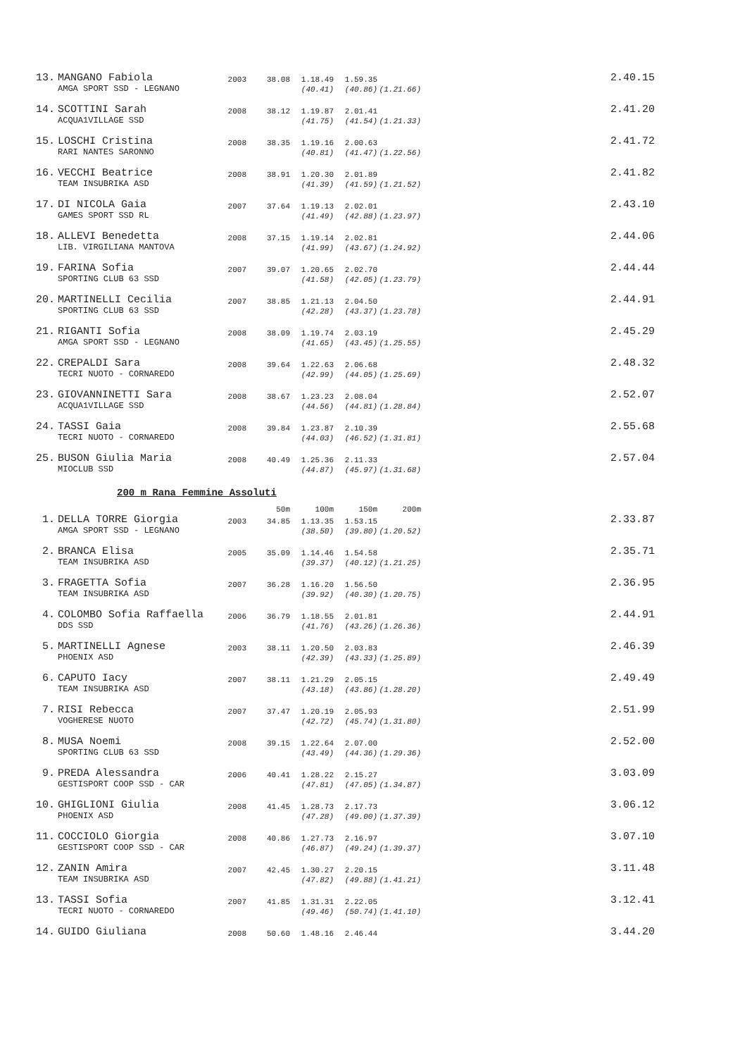| 13. | MANGANO Fabiola | 2003 | 38.08 | 1.18.49 | 1.59.35 | | 2.40.15 |
| | AMGA SPORT SSD - LEGNANO | | | (40.41) | (40.86) | (1.21.66) | |
| 14. | SCOTTINI Sarah | 2008 | 38.12 | 1.19.87 | 2.01.41 | | 2.41.20 |
| | ACQUA1VILLAGE SSD | | | (41.75) | (41.54) | (1.21.33) | |
| 15. | LOSCHI Cristina | 2008 | 38.35 | 1.19.16 | 2.00.63 | | 2.41.72 |
| | RARI NANTES SARONNO | | | (40.81) | (41.47) | (1.22.56) | |
| 16. | VECCHI Beatrice | 2008 | 38.91 | 1.20.30 | 2.01.89 | | 2.41.82 |
| | TEAM INSUBRIKA ASD | | | (41.39) | (41.59) | (1.21.52) | |
| 17. | DI NICOLA Gaia | 2007 | 37.64 | 1.19.13 | 2.02.01 | | 2.43.10 |
| | GAMES SPORT SSD RL | | | (41.49) | (42.88) | (1.23.97) | |
| 18. | ALLEVI Benedetta | 2008 | 37.15 | 1.19.14 | 2.02.81 | | 2.44.06 |
| | LIB. VIRGILIANA MANTOVA | | | (41.99) | (43.67) | (1.24.92) | |
| 19. | FARINA Sofia | 2007 | 39.07 | 1.20.65 | 2.02.70 | | 2.44.44 |
| | SPORTING CLUB 63 SSD | | | (41.58) | (42.05) | (1.23.79) | |
| 20. | MARTINELLI Cecilia | 2007 | 38.85 | 1.21.13 | 2.04.50 | | 2.44.91 |
| | SPORTING CLUB 63 SSD | | | (42.28) | (43.37) | (1.23.78) | |
| 21. | RIGANTI Sofia | 2008 | 38.09 | 1.19.74 | 2.03.19 | | 2.45.29 |
| | AMGA SPORT SSD - LEGNANO | | | (41.65) | (43.45) | (1.25.55) | |
| 22. | CREPALDI Sara | 2008 | 39.64 | 1.22.63 | 2.06.68 | | 2.48.32 |
| | TECRI NUOTO - CORNAREDO | | | (42.99) | (44.05) | (1.25.69) | |
| 23. | GIOVANNINETTI Sara | 2008 | 38.67 | 1.23.23 | 2.08.04 | | 2.52.07 |
| | ACQUA1VILLAGE SSD | | | (44.56) | (44.81) | (1.28.84) | |
| 24. | TASSI Gaia | 2008 | 39.84 | 1.23.87 | 2.10.39 | | 2.55.68 |
| | TECRI NUOTO - CORNAREDO | | | (44.03) | (46.52) | (1.31.81) | |
| 25. | BUSON Giulia Maria | 2008 | 40.49 | 1.25.36 | 2.11.33 | | 2.57.04 |
| | MIOCLUB SSD | | | (44.87) | (45.97) | (1.31.68) | |
200 m Rana Femmine Assoluti
| | | | 50m | 100m | 150m | 200m | |
| 1. | DELLA TORRE Giorgia | 2003 | 34.85 | 1.13.35 | 1.53.15 | | 2.33.87 |
| | AMGA SPORT SSD - LEGNANO | | | (38.50) | (39.80) | (1.20.52) | |
| 2. | BRANCA Elisa | 2005 | 35.09 | 1.14.46 | 1.54.58 | | 2.35.71 |
| | TEAM INSUBRIKA ASD | | | (39.37) | (40.12) | (1.21.25) | |
| 3. | FRAGETTA Sofia | 2007 | 36.28 | 1.16.20 | 1.56.50 | | 2.36.95 |
| | TEAM INSUBRIKA ASD | | | (39.92) | (40.30) | (1.20.75) | |
| 4. | COLOMBO Sofia Raffaella | 2006 | 36.79 | 1.18.55 | 2.01.81 | | 2.44.91 |
| | DDS SSD | | | (41.76) | (43.26) | (1.26.36) | |
| 5. | MARTINELLI Agnese | 2003 | 38.11 | 1.20.50 | 2.03.83 | | 2.46.39 |
| | PHOENIX ASD | | | (42.39) | (43.33) | (1.25.89) | |
| 6. | CAPUTO Iacy | 2007 | 38.11 | 1.21.29 | 2.05.15 | | 2.49.49 |
| | TEAM INSUBRIKA ASD | | | (43.18) | (43.86) | (1.28.20) | |
| 7. | RISI Rebecca | 2007 | 37.47 | 1.20.19 | 2.05.93 | | 2.51.99 |
| | VOGHERESE NUOTO | | | (42.72) | (45.74) | (1.31.80) | |
| 8. | MUSA Noemi | 2008 | 39.15 | 1.22.64 | 2.07.00 | | 2.52.00 |
| | SPORTING CLUB 63 SSD | | | (43.49) | (44.36) | (1.29.36) | |
| 9. | PREDA Alessandra | 2006 | 40.41 | 1.28.22 | 2.15.27 | | 3.03.09 |
| | GESTISPORT COOP SSD - CAR | | | (47.81) | (47.05) | (1.34.87) | |
| 10. | GHIGLIONI Giulia | 2008 | 41.45 | 1.28.73 | 2.17.73 | | 3.06.12 |
| | PHOENIX ASD | | | (47.28) | (49.00) | (1.37.39) | |
| 11. | COCCIOLO Giorgia | 2008 | 40.86 | 1.27.73 | 2.16.97 | | 3.07.10 |
| | GESTISPORT COOP SSD - CAR | | | (46.87) | (49.24) | (1.39.37) | |
| 12. | ZANIN Amira | 2007 | 42.45 | 1.30.27 | 2.20.15 | | 3.11.48 |
| | TEAM INSUBRIKA ASD | | | (47.82) | (49.88) | (1.41.21) | |
| 13. | TASSI Sofia | 2007 | 41.85 | 1.31.31 | 2.22.05 | | 3.12.41 |
| | TECRI NUOTO - CORNAREDO | | | (49.46) | (50.74) | (1.41.10) | |
| 14. | GUIDO Giuliana | 2008 | 50.60 | 1.48.16 | 2.46.44 | | 3.44.20 |